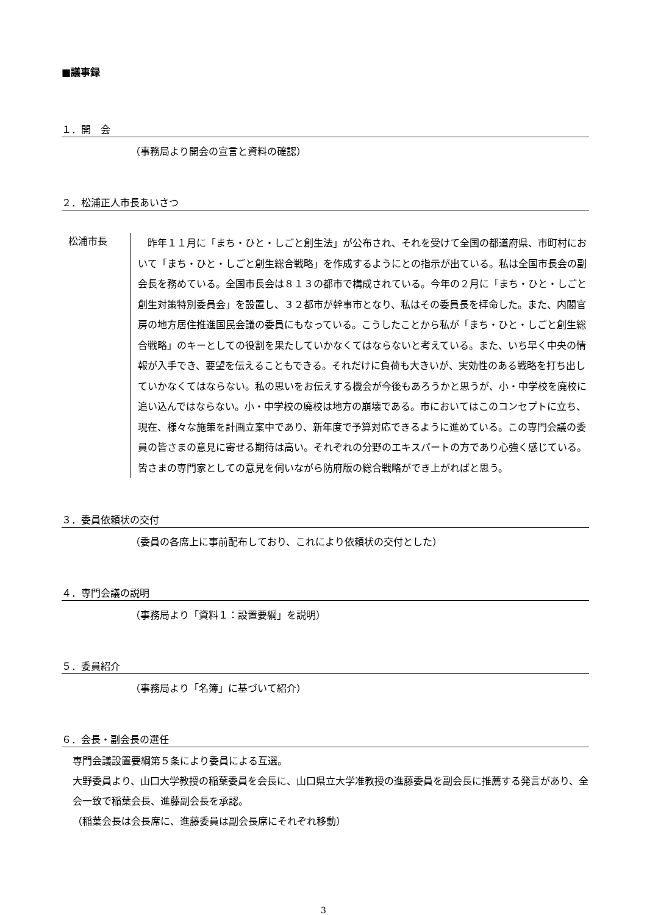■議事録
１．開　会
（事務局より開会の宣言と資料の確認）
２．松浦正人市長あいさつ
松浦市長
昨年１１月に「まち・ひと・しごと創生法」が公布され、それを受けて全国の都道府県、市町村において「まち・ひと・しごと創生総合戦略」を作成するようにとの指示が出ている。私は全国市長会の副会長を務めている。全国市長会は８１３の都市で構成されている。今年の２月に「まち・ひと・しごと創生対策特別委員会」を設置し、３２都市が幹事市となり、私はその委員長を拝命した。また、内閣官房の地方居住推進国民会議の委員にもなっている。こうしたことから私が「まち・ひと・しごと創生総合戦略」のキーとしての役割を果たしていかなくてはならないと考えている。また、いち早く中央の情報が入手でき、要望を伝えることもできる。それだけに負荷も大きいが、実効性のある戦略を打ち出していかなくてはならない。私の思いをお伝えする機会が今後もあろうかと思うが、小・中学校を廃校に追い込んではならない。小・中学校の廃校は地方の崩壊である。市においてはこのコンセプトに立ち、現在、様々な施策を計画立案中であり、新年度で予算対応できるように進めている。この専門会議の委員の皆さまの意見に寄せる期待は高い。それぞれの分野のエキスパートの方であり心強く感じている。皆さまの専門家としての意見を伺いながら防府版の総合戦略ができ上がればと思う。
３．委員依頼状の交付
（委員の各席上に事前配布しており、これにより依頼状の交付とした）
４．専門会議の説明
（事務局より「資料１：設置要綱」を説明）
５．委員紹介
（事務局より「名簿」に基づいて紹介）
６．会長・副会長の選任
専門会議設置要綱第５条により委員による互選。
大野委員より、山口大学教授の稲葉委員を会長に、山口県立大学准教授の進藤委員を副会長に推薦する発言があり、全会一致で稲葉会長、進藤副会長を承認。
（稲葉会長は会長席に、進藤委員は副会長席にそれぞれ移動）
3